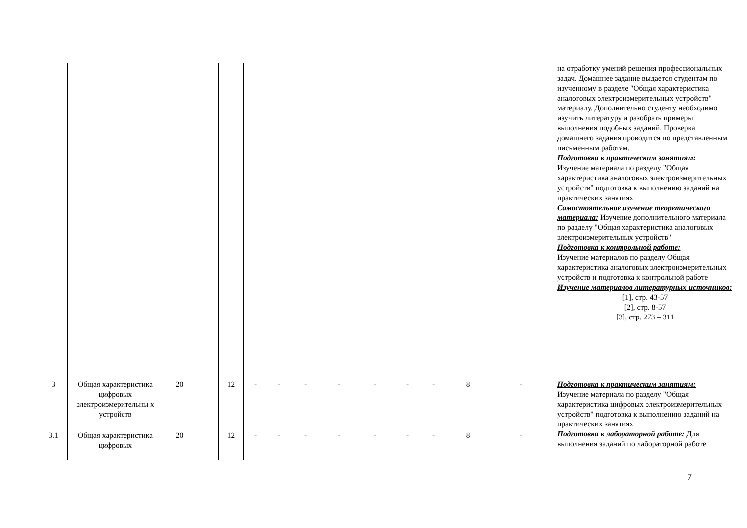| | | | | | | | | | | | | | | на отработку умений решения профессиональных задач. Домашнее задание выдается студентам по изученному в разделе "Общая характеристика аналоговых электроизмерительных устройств" материалу. Дополнительно студенту необходимо изучить литературу и разобрать примеры выполнения подобных заданий. Проверка домашнего задания проводится по представленным письменным работам. Подготовка к практическим занятиям: Изучение материала по разделу "Общая характеристика аналоговых электроизмерительных устройств" подготовка к выполнению заданий на практических занятиях Самостоятельное изучение теоретического материала: Изучение дополнительного материала по разделу "Общая характеристика аналоговых электроизмерительных устройств" Подготовка к контрольной работе: Изучение материалов по разделу Общая характеристика аналоговых электроизмерительных устройств и подготовка к контрольной работе Изучение материалов литературных источников: [1], стр. 43-57 [2], стр. 8-57 [3], стр. 273 – 311 |
| 3 | Общая характеристика цифровых электроизмерительны х устройств | 20 | | 12 | - | - | - | - | - | - | - | 8 | - | Подготовка к практическим занятиям: Изучение материала по разделу "Общая характеристика цифровых электроизмерительных устройств" подготовка к выполнению заданий на практических занятиях Подготовка к лабораторной работе: Для выполнения заданий по лабораторной работе |
| 3.1 | Общая характеристика цифровых | 20 | | 12 | - | - | - | - | - | - | - | 8 | - | |
7